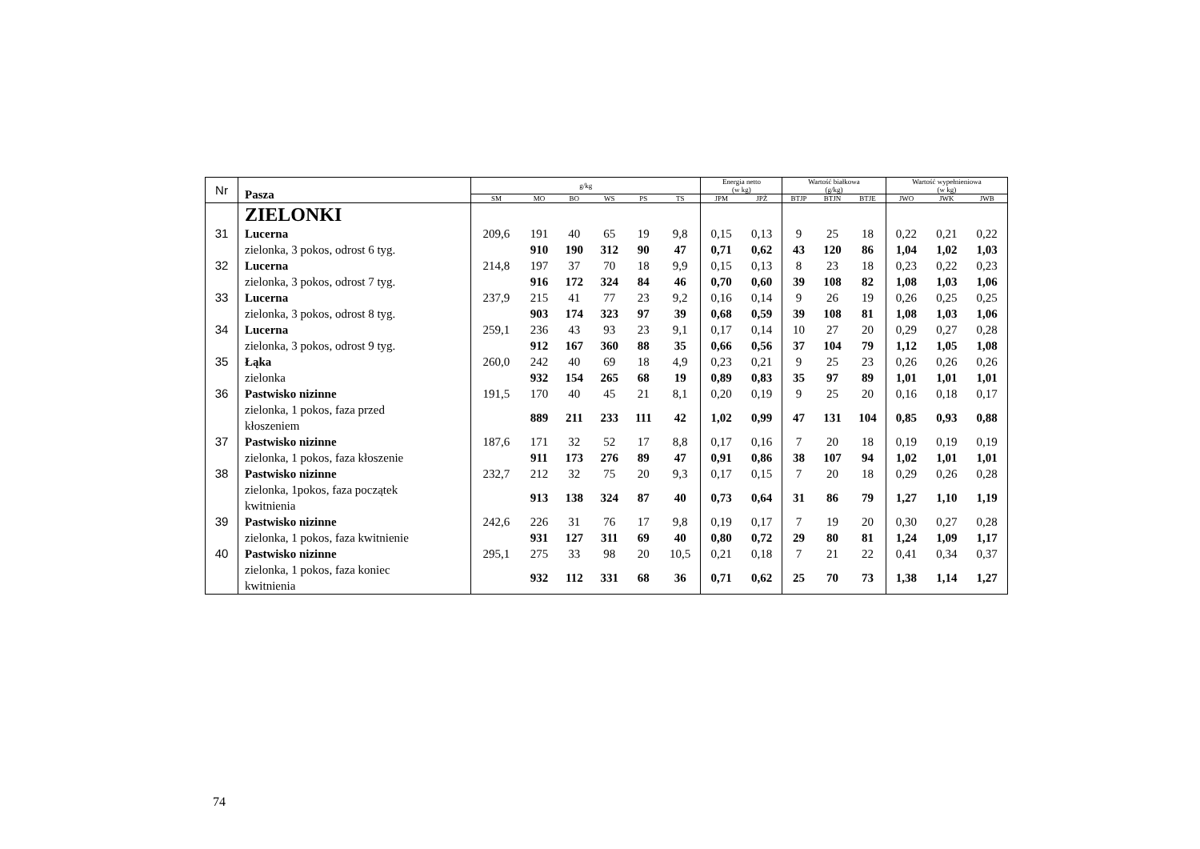| Nr | Pasza | g/kg | | | | | | Energia netto (w kg) | | Wartość białkowa (g/kg) | | | Wartość wypełnieniowa (w kg) | | |
| --- | --- | --- | --- | --- | --- | --- | --- | --- | --- | --- | --- | --- | --- | --- | --- |
| | | SM | MO | BO | WS | PS | TS | JPM | JPŻ | BTJP | BTJN | BTJE | JWO | JWK | JWB |
| | ZIELONKI | | | | | | | | | | | | | | |
| 31 | Lucerna | 209,6 | 191 | 40 | 65 | 19 | 9,8 | 0,15 | 0,13 | 9 | 25 | 18 | 0,22 | 0,21 | 0,22 |
| | zielonka, 3 pokos, odrost 6 tyg. | | 910 | 190 | 312 | 90 | 47 | 0,71 | 0,62 | 43 | 120 | 86 | 1,04 | 1,02 | 1,03 |
| 32 | Lucerna | 214,8 | 197 | 37 | 70 | 18 | 9,9 | 0,15 | 0,13 | 8 | 23 | 18 | 0,23 | 0,22 | 0,23 |
| | zielonka, 3 pokos, odrost 7 tyg. | | 916 | 172 | 324 | 84 | 46 | 0,70 | 0,60 | 39 | 108 | 82 | 1,08 | 1,03 | 1,06 |
| 33 | Lucerna | 237,9 | 215 | 41 | 77 | 23 | 9,2 | 0,16 | 0,14 | 9 | 26 | 19 | 0,26 | 0,25 | 0,25 |
| | zielonka, 3 pokos, odrost 8 tyg. | | 903 | 174 | 323 | 97 | 39 | 0,68 | 0,59 | 39 | 108 | 81 | 1,08 | 1,03 | 1,06 |
| 34 | Lucerna | 259,1 | 236 | 43 | 93 | 23 | 9,1 | 0,17 | 0,14 | 10 | 27 | 20 | 0,29 | 0,27 | 0,28 |
| | zielonka, 3 pokos, odrost 9 tyg. | | 912 | 167 | 360 | 88 | 35 | 0,66 | 0,56 | 37 | 104 | 79 | 1,12 | 1,05 | 1,08 |
| 35 | Łąka | 260,0 | 242 | 40 | 69 | 18 | 4,9 | 0,23 | 0,21 | 9 | 25 | 23 | 0,26 | 0,26 | 0,26 |
| | zielonka | | 932 | 154 | 265 | 68 | 19 | 0,89 | 0,83 | 35 | 97 | 89 | 1,01 | 1,01 | 1,01 |
| 36 | Pastwisko nizinne | 191,5 | 170 | 40 | 45 | 21 | 8,1 | 0,20 | 0,19 | 9 | 25 | 20 | 0,16 | 0,18 | 0,17 |
| | zielonka, 1 pokos, faza przed kłoszeniem | | 889 | 211 | 233 | 111 | 42 | 1,02 | 0,99 | 47 | 131 | 104 | 0,85 | 0,93 | 0,88 |
| 37 | Pastwisko nizinne | 187,6 | 171 | 32 | 52 | 17 | 8,8 | 0,17 | 0,16 | 7 | 20 | 18 | 0,19 | 0,19 | 0,19 |
| | zielonka, 1 pokos, faza kłoszenie | | 911 | 173 | 276 | 89 | 47 | 0,91 | 0,86 | 38 | 107 | 94 | 1,02 | 1,01 | 1,01 |
| 38 | Pastwisko nizinne | 232,7 | 212 | 32 | 75 | 20 | 9,3 | 0,17 | 0,15 | 7 | 20 | 18 | 0,29 | 0,26 | 0,28 |
| | zielonka, 1pokos, faza początek kwitnienia | | 913 | 138 | 324 | 87 | 40 | 0,73 | 0,64 | 31 | 86 | 79 | 1,27 | 1,10 | 1,19 |
| 39 | Pastwisko nizinne | 242,6 | 226 | 31 | 76 | 17 | 9,8 | 0,19 | 0,17 | 7 | 19 | 20 | 0,30 | 0,27 | 0,28 |
| | zielonka, 1 pokos, faza kwitnienie | | 931 | 127 | 311 | 69 | 40 | 0,80 | 0,72 | 29 | 80 | 81 | 1,24 | 1,09 | 1,17 |
| 40 | Pastwisko nizinne | 295,1 | 275 | 33 | 98 | 20 | 10,5 | 0,21 | 0,18 | 7 | 21 | 22 | 0,41 | 0,34 | 0,37 |
| | zielonka, 1 pokos, faza koniec kwitnienia | | 932 | 112 | 331 | 68 | 36 | 0,71 | 0,62 | 25 | 70 | 73 | 1,38 | 1,14 | 1,27 |
74